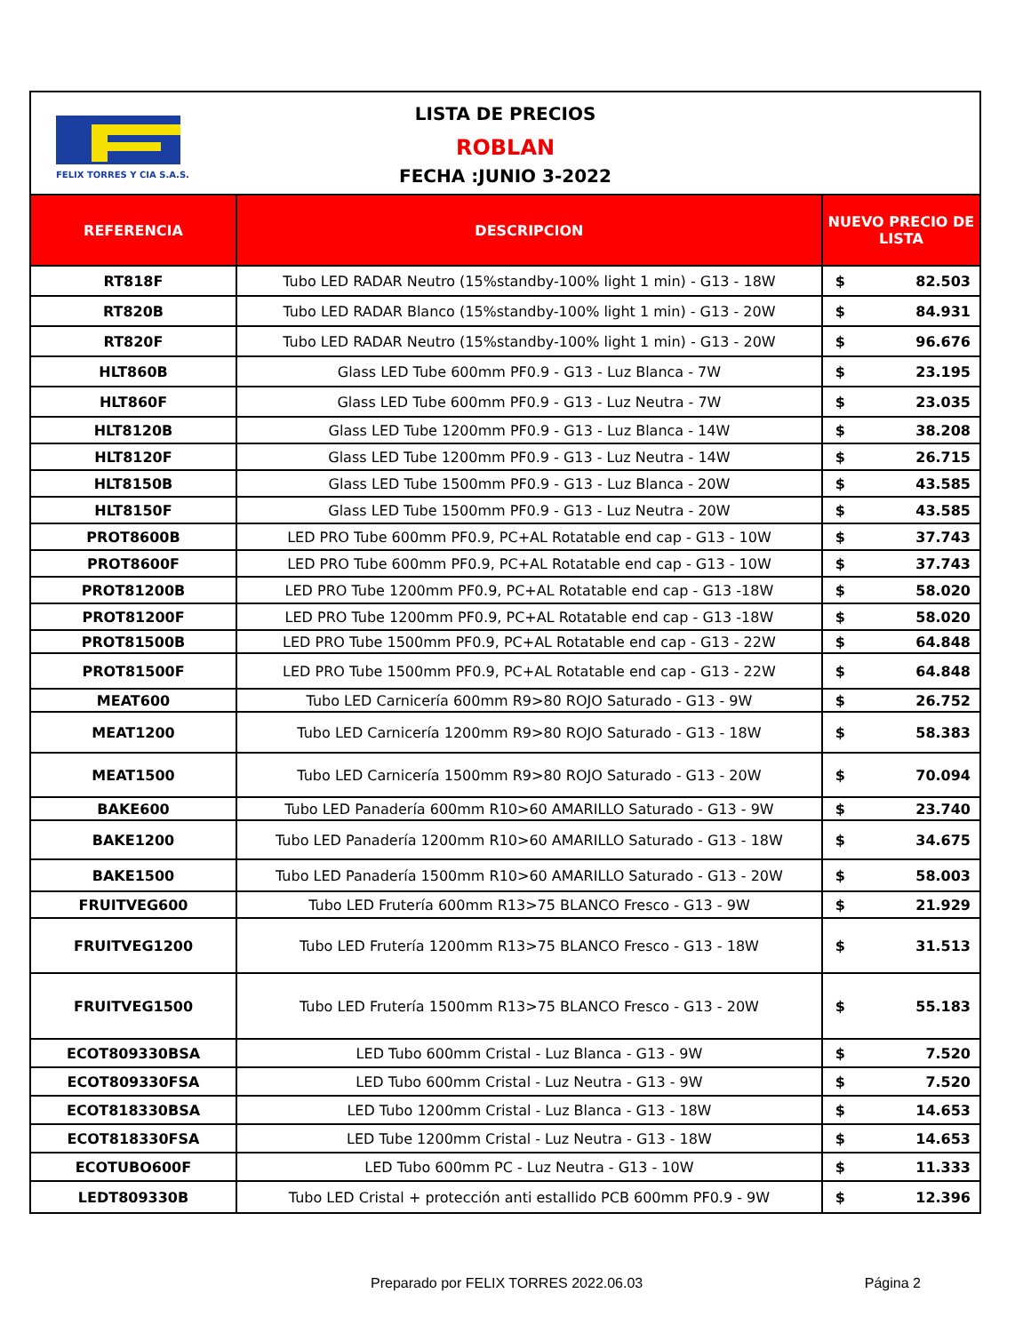FELIX TORRES Y CIA S.A.S.
LISTA DE PRECIOS
ROBLAN
FECHA :JUNIO 3-2022
| REFERENCIA | DESCRIPCION | NUEVO PRECIO DE LISTA | |
| --- | --- | --- | --- |
| RT818F | Tubo LED RADAR Neutro (15%standby-100% light 1 min) - G13 - 18W | $ | 82.503 |
| RT820B | Tubo LED RADAR Blanco (15%standby-100% light 1 min) - G13 - 20W | $ | 84.931 |
| RT820F | Tubo LED RADAR Neutro (15%standby-100% light 1 min) - G13 - 20W | $ | 96.676 |
| HLT860B | Glass LED Tube 600mm PF0.9 - G13 - Luz Blanca - 7W | $ | 23.195 |
| HLT860F | Glass LED Tube 600mm PF0.9 - G13 - Luz Neutra - 7W | $ | 23.035 |
| HLT8120B | Glass LED Tube 1200mm PF0.9 - G13 - Luz Blanca - 14W | $ | 38.208 |
| HLT8120F | Glass LED Tube 1200mm PF0.9 - G13 - Luz Neutra - 14W | $ | 26.715 |
| HLT8150B | Glass LED Tube 1500mm PF0.9 - G13 - Luz Blanca - 20W | $ | 43.585 |
| HLT8150F | Glass LED Tube 1500mm PF0.9 - G13 - Luz Neutra - 20W | $ | 43.585 |
| PROT8600B | LED PRO Tube 600mm PF0.9, PC+AL Rotatable end cap - G13 - 10W | $ | 37.743 |
| PROT8600F | LED PRO Tube 600mm PF0.9, PC+AL Rotatable end cap - G13 - 10W | $ | 37.743 |
| PROT81200B | LED PRO Tube 1200mm PF0.9, PC+AL Rotatable end cap - G13 -18W | $ | 58.020 |
| PROT81200F | LED PRO Tube 1200mm PF0.9, PC+AL Rotatable end cap - G13 -18W | $ | 58.020 |
| PROT81500B | LED PRO Tube 1500mm PF0.9, PC+AL Rotatable end cap - G13 - 22W | $ | 64.848 |
| PROT81500F | LED PRO Tube 1500mm PF0.9, PC+AL Rotatable end cap - G13 - 22W | $ | 64.848 |
| MEAT600 | Tubo LED Carnicería 600mm R9>80 ROJO Saturado - G13 - 9W | $ | 26.752 |
| MEAT1200 | Tubo LED Carnicería 1200mm R9>80 ROJO Saturado - G13 - 18W | $ | 58.383 |
| MEAT1500 | Tubo LED Carnicería 1500mm R9>80 ROJO Saturado - G13 - 20W | $ | 70.094 |
| BAKE600 | Tubo LED Panadería 600mm R10>60 AMARILLO Saturado - G13 - 9W | $ | 23.740 |
| BAKE1200 | Tubo LED Panadería 1200mm R10>60 AMARILLO Saturado - G13 - 18W | $ | 34.675 |
| BAKE1500 | Tubo LED Panadería 1500mm R10>60 AMARILLO Saturado - G13 - 20W | $ | 58.003 |
| FRUITVEG600 | Tubo LED Frutería 600mm R13>75 BLANCO Fresco - G13 - 9W | $ | 21.929 |
| FRUITVEG1200 | Tubo LED Frutería 1200mm R13>75 BLANCO Fresco - G13 - 18W | $ | 31.513 |
| FRUITVEG1500 | Tubo LED Frutería 1500mm R13>75 BLANCO Fresco - G13 - 20W | $ | 55.183 |
| ECOT809330BSA | LED Tubo 600mm Cristal - Luz Blanca - G13 - 9W | $ | 7.520 |
| ECOT809330FSA | LED Tubo 600mm Cristal - Luz Neutra - G13 - 9W | $ | 7.520 |
| ECOT818330BSA | LED Tubo 1200mm Cristal - Luz Blanca - G13 - 18W | $ | 14.653 |
| ECOT818330FSA | LED Tube 1200mm Cristal - Luz Neutra - G13 - 18W | $ | 14.653 |
| ECOTUBO600F | LED Tubo 600mm PC - Luz Neutra - G13 - 10W | $ | 11.333 |
| LEDT809330B | Tubo LED Cristal + protección anti estallido PCB 600mm PF0.9 - 9W | $ | 12.396 |
Preparado por FELIX TORRES 2022.06.03 Página 2